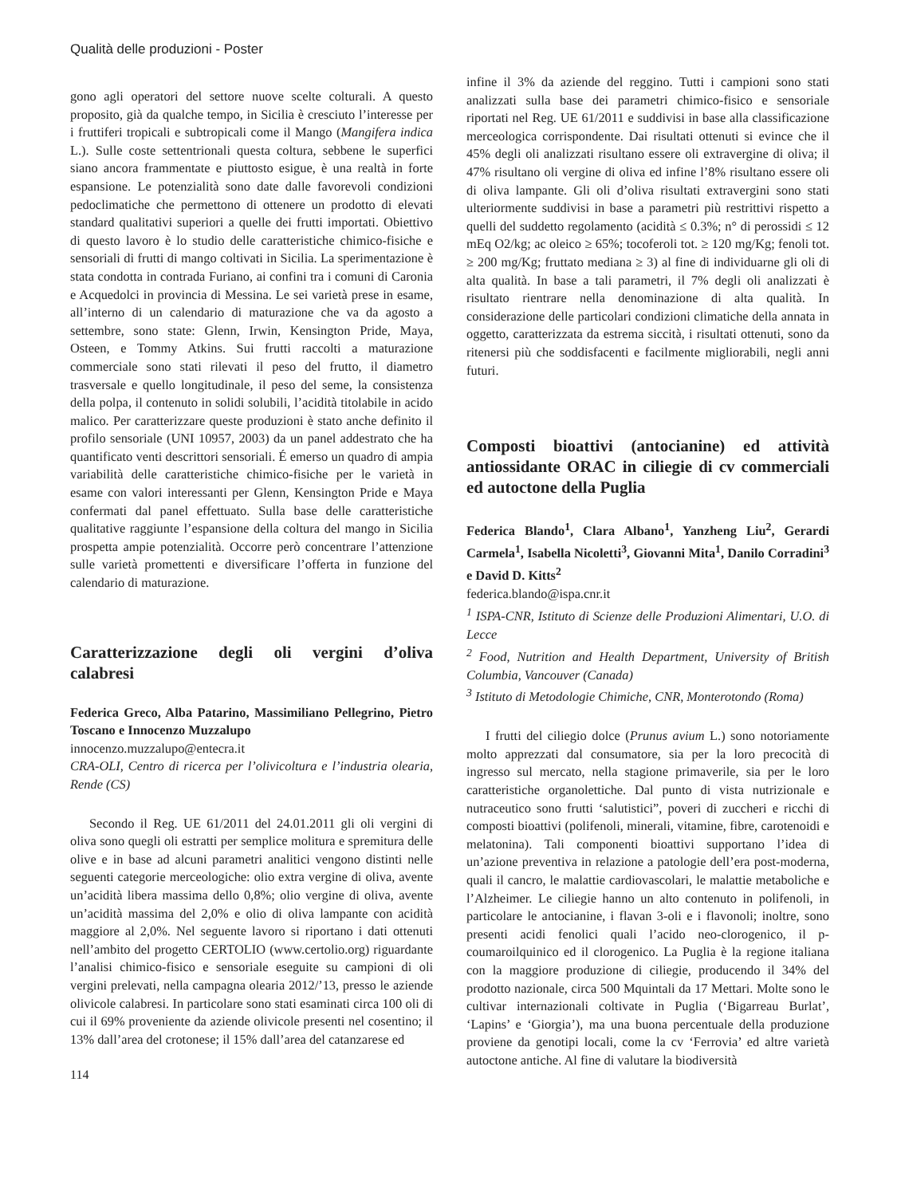Qualità delle produzioni - Poster
gono agli operatori del settore nuove scelte colturali. A questo proposito, già da qualche tempo, in Sicilia è cresciuto l’interesse per i fruttiferi tropicali e subtropicali come il Mango (Mangifera indica L.). Sulle coste settentrionali questa coltura, sebbene le superfici siano ancora frammentate e piuttosto esigue, è una realtà in forte espansione. Le potenzialità sono date dalle favorevoli condizioni pedoclimatiche che permettono di ottenere un prodotto di elevati standard qualitativi superiori a quelle dei frutti importati. Obiettivo di questo lavoro è lo studio delle caratteristiche chimico-fisiche e sensoriali di frutti di mango coltivati in Sicilia. La sperimentazione è stata condotta in contrada Furiano, ai confini tra i comuni di Caronia e Acquedolci in provincia di Messina. Le sei varietà prese in esame, all’interno di un calendario di maturazione che va da agosto a settembre, sono state: Glenn, Irwin, Kensington Pride, Maya, Osteen, e Tommy Atkins. Sui frutti raccolti a maturazione commerciale sono stati rilevati il peso del frutto, il diametro trasversale e quello longitudinale, il peso del seme, la consistenza della polpa, il contenuto in solidi solubili, l’acidità titolabile in acido malico. Per caratterizzare queste produzioni è stato anche definito il profilo sensoriale (UNI 10957, 2003) da un panel addestrato che ha quantificato venti descrittori sensoriali. É emerso un quadro di ampia variabilità delle caratteristiche chimico-fisiche per le varietà in esame con valori interessanti per Glenn, Kensington Pride e Maya confermati dal panel effettuato. Sulla base delle caratteristiche qualitative raggiunte l’espansione della coltura del mango in Sicilia prospetta ampie potenzialità. Occorre però concentrare l’attenzione sulle varietà promettenti e diversificare l’offerta in funzione del calendario di maturazione.
Caratterizzazione degli oli vergini d’oliva calabresi
Federica Greco, Alba Patarino, Massimiliano Pellegrino, Pietro Toscano e Innocenzo Muzzalupo
innocenzo.muzzalupo@entecra.it
CRA-OLI, Centro di ricerca per l’olivicoltura e l’industria olearia, Rende (CS)
Secondo il Reg. UE 61/2011 del 24.01.2011 gli oli vergini di oliva sono quegli oli estratti per semplice molitura e spremitura delle olive e in base ad alcuni parametri analitici vengono distinti nelle seguenti categorie merceologiche: olio extra vergine di oliva, avente un’acidità libera massima dello 0,8%; olio vergine di oliva, avente un’acidità massima del 2,0% e olio di oliva lampante con acidità maggiore al 2,0%. Nel seguente lavoro si riportano i dati ottenuti nell’ambito del progetto CERTOLIO (www.certolio.org) riguardante l’analisi chimico-fisico e sensoriale eseguite su campioni di oli vergini prelevati, nella campagna olearia 2012/’13, presso le aziende olivicole calabresi. In particolare sono stati esaminati circa 100 oli di cui il 69% proveniente da aziende olivicole presenti nel cosentino; il 13% dall’area del crotonese; il 15% dall’area del catanzarese ed
114
infine il 3% da aziende del reggino. Tutti i campioni sono stati analizzati sulla base dei parametri chimico-fisico e sensoriale riportati nel Reg. UE 61/2011 e suddivisi in base alla classificazione merceologica corrispondente. Dai risultati ottenuti si evince che il 45% degli oli analizzati risultano essere oli extravergine di oliva; il 47% risultano oli vergine di oliva ed infine l’8% risultano essere oli di oliva lampante. Gli oli d’oliva risultati extravergini sono stati ulteriormente suddivisi in base a parametri più restrittivi rispetto a quelli del suddetto regolamento (acidità ≤ 0.3%; n° di perossidi ≤ 12 mEq O2/kg; ac oleico ≥ 65%; tocoferoli tot. ≥ 120 mg/Kg; fenoli tot. ≥ 200 mg/Kg; fruttato mediana ≥ 3) al fine di individuarne gli oli di alta qualità. In base a tali parametri, il 7% degli oli analizzati è risultato rientrare nella denominazione di alta qualità. In considerazione delle particolari condizioni climatiche della annata in oggetto, caratterizzata da estrema siccità, i risultati ottenuti, sono da ritenersi più che soddisfacenti e facilmente migliorabili, negli anni futuri.
Composti bioattivi (antocianine) ed attività antiossidante ORAC in ciliegie di cv commerciali ed autoctone della Puglia
Federica Blando<sup>1</sup>, Clara Albano<sup>1</sup>, Yanzheng Liu<sup>2</sup>, Gerardi Carmela<sup>1</sup>, Isabella Nicoletti<sup>3</sup>, Giovanni Mita<sup>1</sup>, Danilo Corradini<sup>3</sup> e David D. Kitts<sup>2</sup>
federica.blando@ispa.cnr.it
<sup>1</sup> ISPA-CNR, Istituto di Scienze delle Produzioni Alimentari, U.O. di Lecce
<sup>2</sup> Food, Nutrition and Health Department, University of British Columbia, Vancouver (Canada)
<sup>3</sup> Istituto di Metodologie Chimiche, CNR, Monterotondo (Roma)
I frutti del ciliegio dolce (Prunus avium L.) sono notoriamente molto apprezzati dal consumatore, sia per la loro precocità di ingresso sul mercato, nella stagione primaverile, sia per le loro caratteristiche organolettiche. Dal punto di vista nutrizionale e nutraceutico sono frutti ‘salutistici”, poveri di zuccheri e ricchi di composti bioattivi (polifenoli, minerali, vitamine, fibre, carotenoidi e melatonina). Tali componenti bioattivi supportano l’idea di un’azione preventiva in relazione a patologie dell’era post-moderna, quali il cancro, le malattie cardiovascolari, le malattie metaboliche e l’Alzheimer. Le ciliegie hanno un alto contenuto in polifenoli, in particolare le antocianine, i flavan 3-oli e i flavonoli; inoltre, sono presenti acidi fenolici quali l’acido neo-clorogenico, il p-coumaroilquinico ed il clorogenico. La Puglia è la regione italiana con la maggiore produzione di ciliegie, producendo il 34% del prodotto nazionale, circa 500 Mquintali da 17 Mettari. Molte sono le cultivar internazionali coltivate in Puglia (‘Bigarreau Burlat’, ‘Lapins’ e ‘Giorgia’), ma una buona percentuale della produzione proviene da genotipi locali, come la cv ‘Ferrovia’ ed altre varietà autoctone antiche. Al fine di valutare la biodiversità